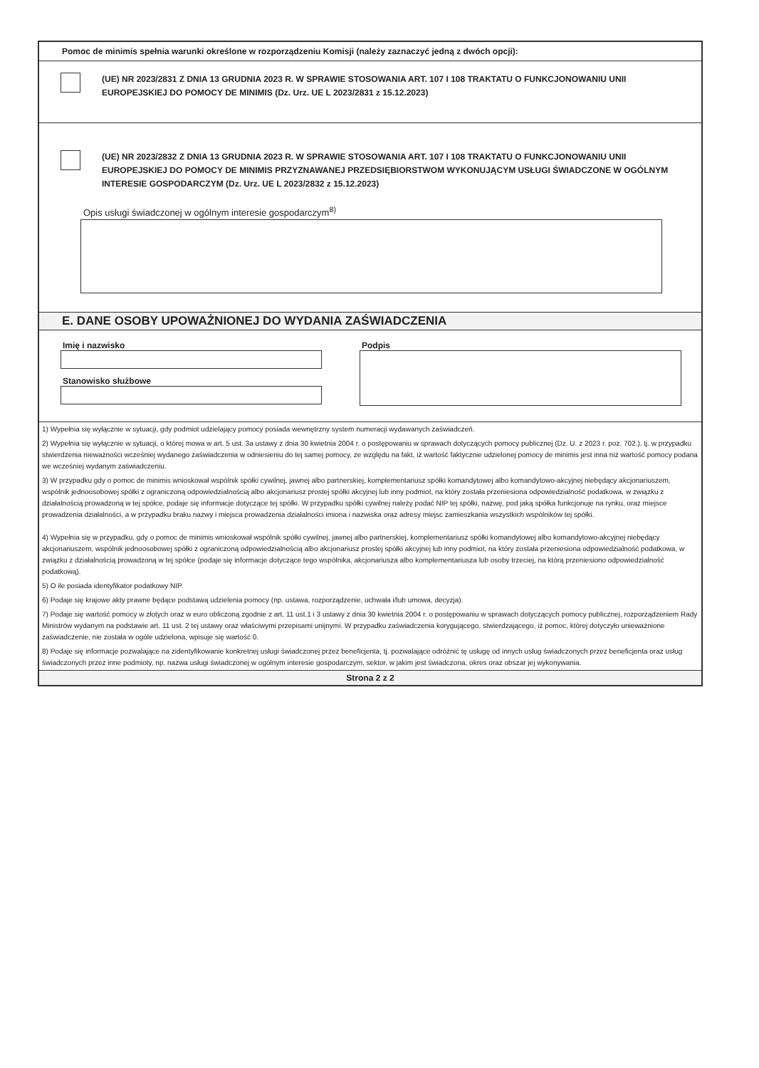Pomoc de minimis spełnia warunki określone w rozporządzeniu Komisji (należy zaznaczyć jedną z dwóch opcji):
(UE) NR 2023/2831 Z DNIA 13 GRUDNIA 2023 R. W SPRAWIE STOSOWANIA ART. 107 I 108 TRAKTATU O FUNKCJONOWANIU UNII EUROPEJSKIEJ DO POMOCY DE MINIMIS (Dz. Urz. UE L 2023/2831 z 15.12.2023)
(UE) NR 2023/2832 Z DNIA 13 GRUDNIA 2023 R. W SPRAWIE STOSOWANIA ART. 107 I 108 TRAKTATU O FUNKCJONOWANIU UNII EUROPEJSKIEJ DO POMOCY DE MINIMIS PRZYZNAWANEJ PRZEDSIĘBIORSTWOM WYKONUJĄCYM USŁUGI ŚWIADCZONE W OGÓLNYM INTERESIE GOSPODARCZYM (Dz. Urz. UE L 2023/2832 z 15.12.2023)
Opis usługi świadczonej w ogólnym interesie gospodarczym<sup>8)</sup>
E. DANE OSOBY UPOWAŻNIONEJ DO WYDANIA ZAŚWIADCZENIA
Imię i nazwisko
Stanowisko służbowe
Podpis
1) Wypełnia się wyłącznie w sytuacji, gdy podmiot udzielający pomocy posiada wewnętrzny system numeracji wydawanych zaświadczeń.
2) Wypełnia się wyłącznie w sytuacji, o której mowa w art. 5 ust. 3a ustawy z dnia 30 kwietnia 2004 r. o postępowaniu w sprawach dotyczących pomocy publicznej (Dz. U. z 2023 r. poz. 702.), tj. w przypadku stwierdzenia nieważności wcześniej wydanego zaświadczenia w odniesieniu do tej samej pomocy, ze względu na fakt, iż wartość faktycznie udzielonej pomocy de minimis jest inna niż wartość pomocy podana we wcześniej wydanym zaświadczeniu.
3) W przypadku gdy o pomoc de minimis wnioskował wspólnik spółki cywilnej, jawnej albo partnerskiej, komplementariusz spółki komandytowej albo komandytowo-akcyjnej niebędący akcjonariuszem, wspólnik jednoosobowej spółki z ograniczoną odpowiedzialnością albo akcjonariusz prostej spółki akcyjnej lub inny podmiot, na który została przeniesiona odpowiedzialność podatkowa, w związku z działalnością prowadzoną w tej spółce, podaje się informacje dotyczące tej spółki. W przypadku spółki cywilnej należy podać NIP tej spółki, nazwę, pod jaką spółka funkcjonuje na rynku, oraz miejsce prowadzenia działalności, a w przypadku braku nazwy i miejsca prowadzenia działalności imiona i nazwiska oraz adresy miejsc zamieszkania wszystkich wspólników tej spółki.
4) Wypełnia się w przypadku, gdy o pomoc de minimis wnioskował wspólnik spółki cywilnej, jawnej albo partnerskiej, komplementariusz spółki komandytowej albo komandytowo-akcyjnej niebędący akcjonariuszem, wspólnik jednoosobowej spółki z ograniczoną odpowiedzialnością albo akcjonariusz prostej spółki akcyjnej lub inny podmiot, na który została przeniesiona odpowiedzialność podatkowa, w związku z działalnością prowadzoną w tej spółce (podaje się informacje dotyczące tego wspólnika, akcjonariusza albo komplementariusza lub osoby trzeciej, na którą przeniesiono odpowiedzialność podatkową).
5) O ile posiada identyfikator podatkowy NIP.
6) Podaje się krajowe akty prawne będące podstawą udzielenia pomocy (np. ustawa, rozporządzenie, uchwała i/lub umowa, decyzja).
7) Podaje się wartość pomocy w złotych oraz w euro obliczoną zgodnie z art. 11 ust.1 i 3 ustawy z dnia 30 kwietnia 2004 r. o postępowaniu w sprawach dotyczących pomocy publicznej, rozporządzeniem Rady Ministrów wydanym na podstawie art. 11 ust. 2 tej ustawy oraz właściwymi przepisami unijnymi. W przypadku zaświadczenia korygującego, stwierdzającego, iż pomoc, której dotyczyło unieważnione zaświadczenie, nie została w ogóle udzielona, wpisuje się wartość 0.
8) Podaje się informacje pozwalające na zidentyfikowanie konkretnej usługi świadczonej przez beneficjenta, tj. pozwalające odróżnić tę usługę od innych usług świadczonych przez beneficjenta oraz usług świadczonych przez inne podmioty, np. nazwa usługi świadczonej w ogólnym interesie gospodarczym, sektor, w jakim jest świadczona, okres oraz obszar jej wykonywania.
Strona 2 z 2